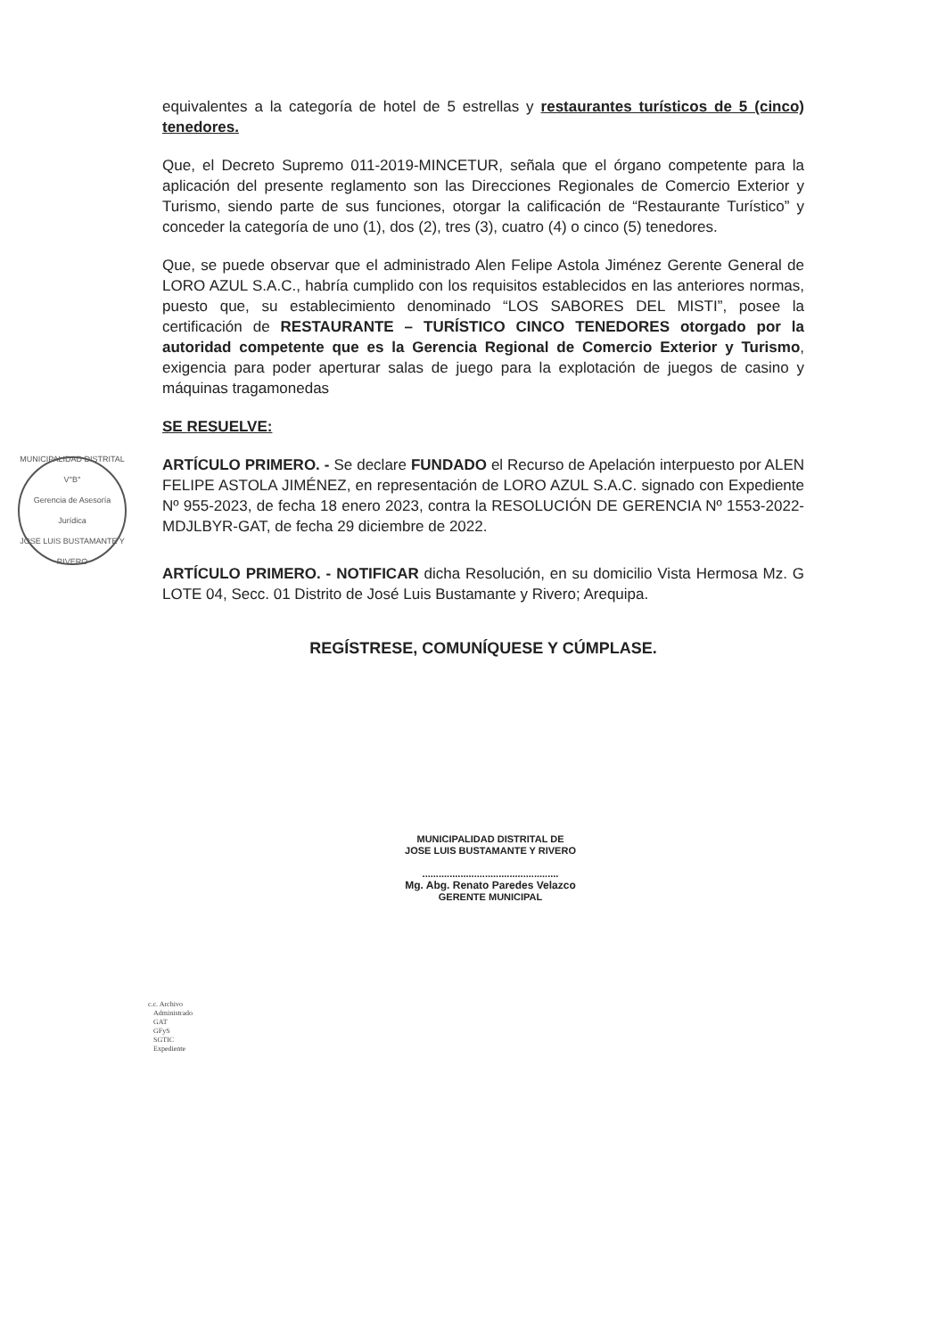MUNICIPALIDAD DISTRITAL
V°B°
Gerencia de Asesoría Jurídica
JOSE LUIS BUSTAMANTE Y RIVERO
equivalentes a la categoría de hotel de 5 estrellas y restaurantes turísticos de 5 (cinco) tenedores.
Que, el Decreto Supremo 011-2019-MINCETUR, señala que el órgano competente para la aplicación del presente reglamento son las Direcciones Regionales de Comercio Exterior y Turismo, siendo parte de sus funciones, otorgar la calificación de “Restaurante Turístico” y conceder la categoría de uno (1), dos (2), tres (3), cuatro (4) o cinco (5) tenedores.
Que, se puede observar que el administrado Alen Felipe Astola Jiménez Gerente General de LORO AZUL S.A.C., habría cumplido con los requisitos establecidos en las anteriores normas, puesto que, su establecimiento denominado “LOS SABORES DEL MISTI”, posee la certificación de RESTAURANTE – TURÍSTICO CINCO TENEDORES otorgado por la autoridad competente que es la Gerencia Regional de Comercio Exterior y Turismo, exigencia para poder aperturar salas de juego para la explotación de juegos de casino y máquinas tragamonedas
SE RESUELVE:
ARTÍCULO PRIMERO. - Se declare FUNDADO el Recurso de Apelación interpuesto por ALEN FELIPE ASTOLA JIMÉNEZ, en representación de LORO AZUL S.A.C. signado con Expediente Nº 955-2023, de fecha 18 enero 2023, contra la RESOLUCIÓN DE GERENCIA Nº 1553-2022-MDJLBYR-GAT, de fecha 29 diciembre de 2022.
ARTÍCULO PRIMERO. - NOTIFICAR dicha Resolución, en su domicilio Vista Hermosa Mz. G LOTE 04, Secc. 01 Distrito de José Luis Bustamante y Rivero; Arequipa.
REGÍSTRESE, COMUNÍQUESE Y CÚMPLASE.
MUNICIPALIDAD DISTRITAL DE
JOSE LUIS BUSTAMANTE Y RIVERO
..................................................
Mg. Abg. Renato Paredes Velazco
GERENTE MUNICIPAL
c.c. Archivo
Administrado
GAT
GFyS
SGTIC
Expediente